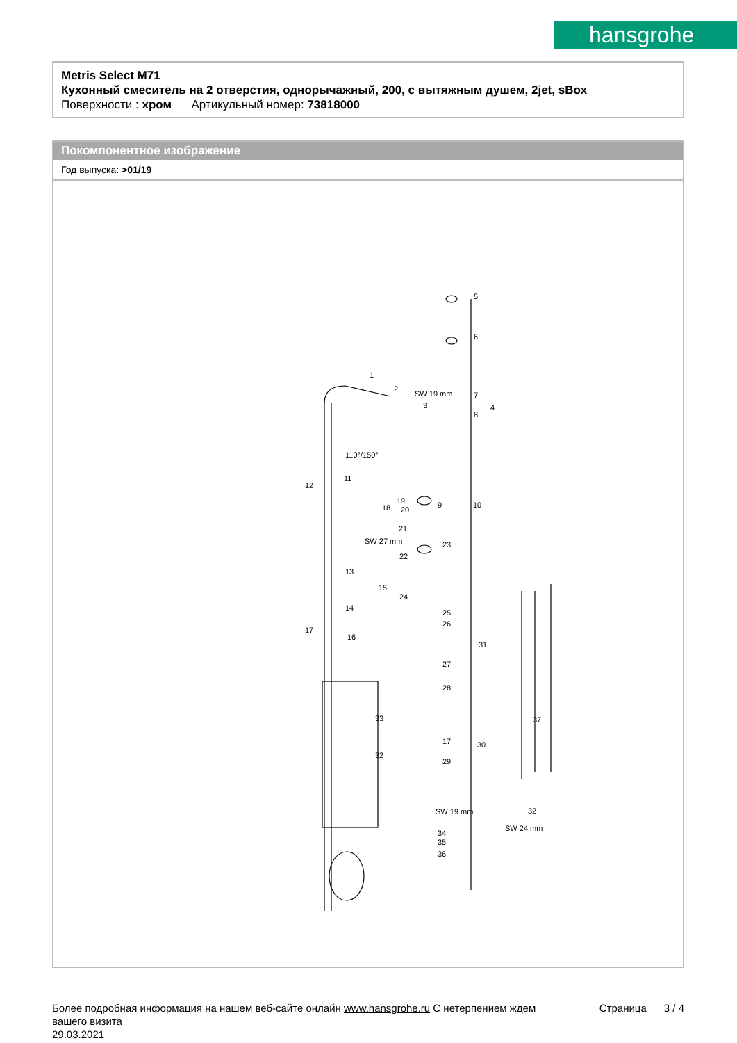hansgrohe
Metris Select M71
Кухонный смеситель на 2 отверстия, однорычажный, 200, с вытяжным душем, 2jet, sBox
Поверхности : хром Артикульный номер: 73818000
Покомпонентное изображение
Год выпуска: >01/19
5
6
7
4
8
1
2
3
110°/150°
11
12
18
19
20
9
10
21
23
22
SW 27 mm
13
15
14
24
25
26
17
16
31
27
28
33
37
17
30
32
29
SW 19 mm
32
SW 24 mm
34
35
36
SW 19 mm
Более подробная информация на нашем веб-сайте онлайн www.hansgrohe.ru С нетерпением ждем Страница 3 / 4
вашего визита
29.03.2021